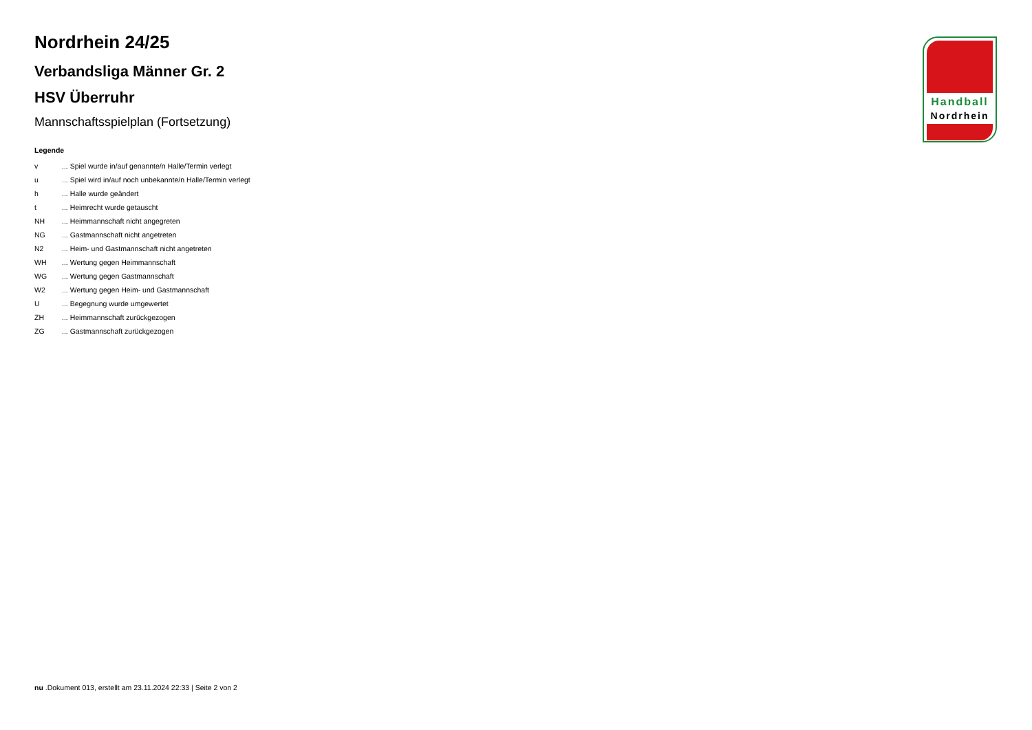Nordrhein 24/25
Verbandsliga Männer Gr. 2
HSV Überruhr
Mannschaftsspielplan (Fortsetzung)
Legende
| v | ... Spiel wurde in/auf genannte/n Halle/Termin verlegt |
| u | ... Spiel wird in/auf noch unbekannte/n Halle/Termin verlegt |
| h | ... Halle wurde geändert |
| t | ... Heimrecht wurde getauscht |
| NH | ... Heimmannschaft nicht angegreten |
| NG | ... Gastmannschaft nicht angetreten |
| N2 | ... Heim- und Gastmannschaft nicht angetreten |
| WH | ... Wertung gegen Heimmannschaft |
| WG | ... Wertung gegen Gastmannschaft |
| W2 | ... Wertung gegen Heim- und Gastmannschaft |
| U | ... Begegnung wurde umgewertet |
| ZH | ... Heimmannschaft zurückgezogen |
| ZG | ... Gastmannschaft zurückgezogen |
Handball
Nordrhein
nu .Dokument 013, erstellt am 23.11.2024 22:33 | Seite 2 von 2